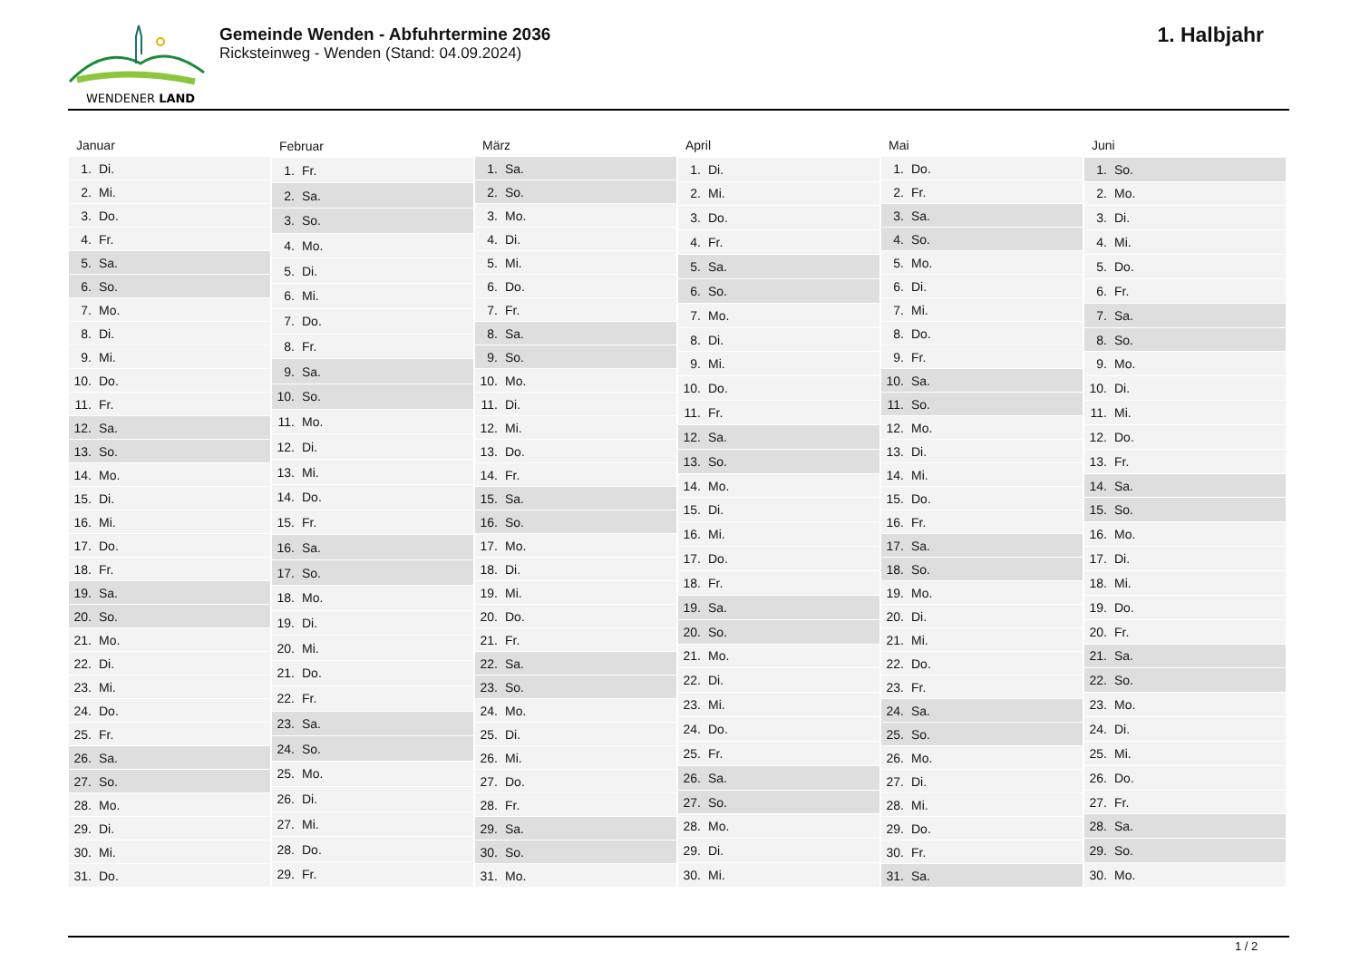WENDENER LAND
Gemeinde Wenden - Abfuhrtermine 2036
Ricksteinweg - Wenden (Stand: 04.09.2024)
1. Halbjahr
| Januar | |
| --- | --- |
| 1. | Di. |
| 2. | Mi. |
| 3. | Do. |
| 4. | Fr. |
| 5. | Sa. |
| 6. | So. |
| 7. | Mo. |
| 8. | Di. |
| 9. | Mi. |
| 10. | Do. |
| 11. | Fr. |
| 12. | Sa. |
| 13. | So. |
| 14. | Mo. |
| 15. | Di. |
| 16. | Mi. |
| 17. | Do. |
| 18. | Fr. |
| 19. | Sa. |
| 20. | So. |
| 21. | Mo. |
| 22. | Di. |
| 23. | Mi. |
| 24. | Do. |
| 25. | Fr. |
| 26. | Sa. |
| 27. | So. |
| 28. | Mo. |
| 29. | Di. |
| 30. | Mi. |
| 31. | Do. |
| Februar | |
| --- | --- |
| 1. | Fr. |
| 2. | Sa. |
| 3. | So. |
| 4. | Mo. |
| 5. | Di. |
| 6. | Mi. |
| 7. | Do. |
| 8. | Fr. |
| 9. | Sa. |
| 10. | So. |
| 11. | Mo. |
| 12. | Di. |
| 13. | Mi. |
| 14. | Do. |
| 15. | Fr. |
| 16. | Sa. |
| 17. | So. |
| 18. | Mo. |
| 19. | Di. |
| 20. | Mi. |
| 21. | Do. |
| 22. | Fr. |
| 23. | Sa. |
| 24. | So. |
| 25. | Mo. |
| 26. | Di. |
| 27. | Mi. |
| 28. | Do. |
| 29. | Fr. |
| März | |
| --- | --- |
| 1. | Sa. |
| 2. | So. |
| 3. | Mo. |
| 4. | Di. |
| 5. | Mi. |
| 6. | Do. |
| 7. | Fr. |
| 8. | Sa. |
| 9. | So. |
| 10. | Mo. |
| 11. | Di. |
| 12. | Mi. |
| 13. | Do. |
| 14. | Fr. |
| 15. | Sa. |
| 16. | So. |
| 17. | Mo. |
| 18. | Di. |
| 19. | Mi. |
| 20. | Do. |
| 21. | Fr. |
| 22. | Sa. |
| 23. | So. |
| 24. | Mo. |
| 25. | Di. |
| 26. | Mi. |
| 27. | Do. |
| 28. | Fr. |
| 29. | Sa. |
| 30. | So. |
| 31. | Mo. |
| April | |
| --- | --- |
| 1. | Di. |
| 2. | Mi. |
| 3. | Do. |
| 4. | Fr. |
| 5. | Sa. |
| 6. | So. |
| 7. | Mo. |
| 8. | Di. |
| 9. | Mi. |
| 10. | Do. |
| 11. | Fr. |
| 12. | Sa. |
| 13. | So. |
| 14. | Mo. |
| 15. | Di. |
| 16. | Mi. |
| 17. | Do. |
| 18. | Fr. |
| 19. | Sa. |
| 20. | So. |
| 21. | Mo. |
| 22. | Di. |
| 23. | Mi. |
| 24. | Do. |
| 25. | Fr. |
| 26. | Sa. |
| 27. | So. |
| 28. | Mo. |
| 29. | Di. |
| 30. | Mi. |
| Mai | |
| --- | --- |
| 1. | Do. |
| 2. | Fr. |
| 3. | Sa. |
| 4. | So. |
| 5. | Mo. |
| 6. | Di. |
| 7. | Mi. |
| 8. | Do. |
| 9. | Fr. |
| 10. | Sa. |
| 11. | So. |
| 12. | Mo. |
| 13. | Di. |
| 14. | Mi. |
| 15. | Do. |
| 16. | Fr. |
| 17. | Sa. |
| 18. | So. |
| 19. | Mo. |
| 20. | Di. |
| 21. | Mi. |
| 22. | Do. |
| 23. | Fr. |
| 24. | Sa. |
| 25. | So. |
| 26. | Mo. |
| 27. | Di. |
| 28. | Mi. |
| 29. | Do. |
| 30. | Fr. |
| 31. | Sa. |
| Juni | |
| --- | --- |
| 1. | So. |
| 2. | Mo. |
| 3. | Di. |
| 4. | Mi. |
| 5. | Do. |
| 6. | Fr. |
| 7. | Sa. |
| 8. | So. |
| 9. | Mo. |
| 10. | Di. |
| 11. | Mi. |
| 12. | Do. |
| 13. | Fr. |
| 14. | Sa. |
| 15. | So. |
| 16. | Mo. |
| 17. | Di. |
| 18. | Mi. |
| 19. | Do. |
| 20. | Fr. |
| 21. | Sa. |
| 22. | So. |
| 23. | Mo. |
| 24. | Di. |
| 25. | Mi. |
| 26. | Do. |
| 27. | Fr. |
| 28. | Sa. |
| 29. | So. |
| 30. | Mo. |
1 / 2